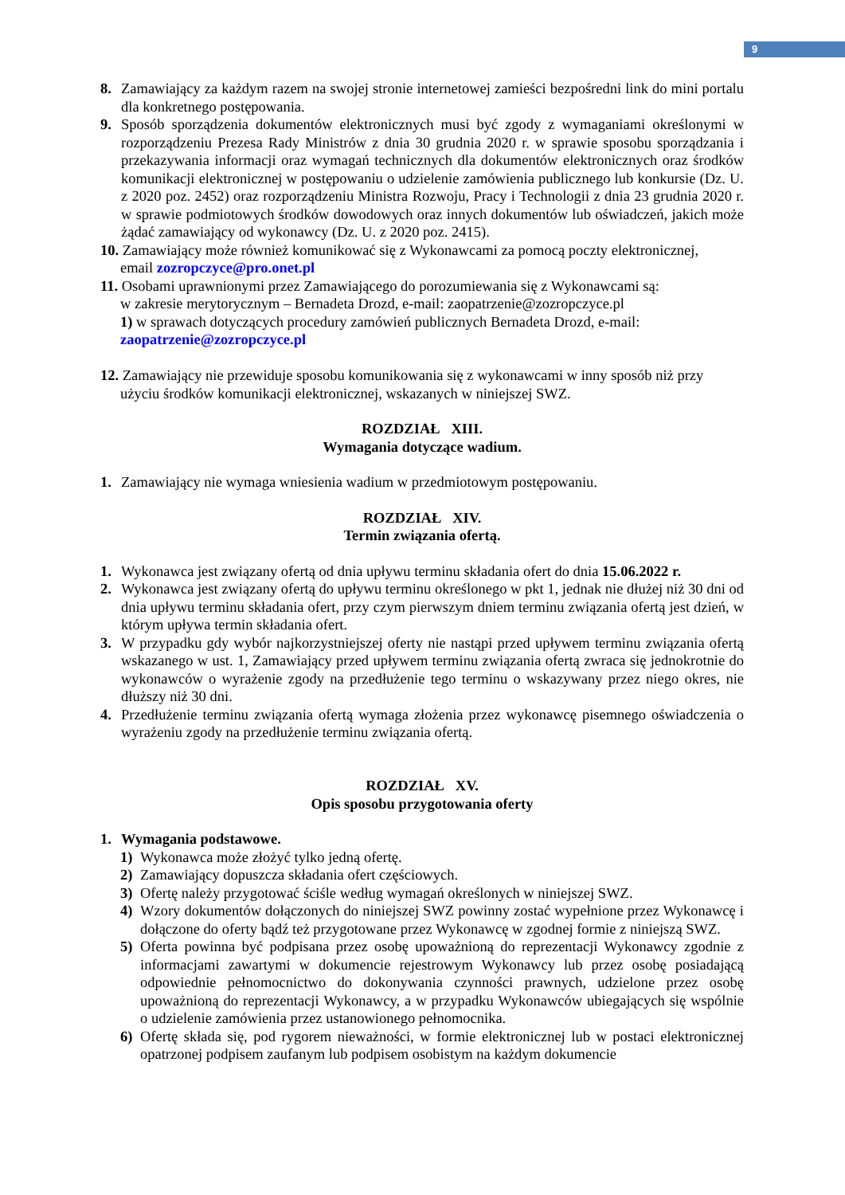9
8. Zamawiający za każdym razem na swojej stronie internetowej zamieści bezpośredni link do mini portalu dla konkretnego postępowania.
9. Sposób sporządzenia dokumentów elektronicznych musi być zgody z wymaganiami określonymi w rozporządzeniu Prezesa Rady Ministrów z dnia 30 grudnia 2020 r. w sprawie sposobu sporządzania i przekazywania informacji oraz wymagań technicznych dla dokumentów elektronicznych oraz środków komunikacji elektronicznej w postępowaniu o udzielenie zamówienia publicznego lub konkursie (Dz. U. z 2020 poz. 2452) oraz rozporządzeniu Ministra Rozwoju, Pracy i Technologii z dnia 23 grudnia 2020 r. w sprawie podmiotowych środków dowodowych oraz innych dokumentów lub oświadczeń, jakich może żądać zamawiający od wykonawcy (Dz. U. z 2020 poz. 2415).
10. Zamawiający może również komunikować się z Wykonawcami za pomocą poczty elektronicznej,
email zozropczyce@pro.onet.pl
11. Osobami uprawnionymi przez Zamawiającego do porozumiewania się z Wykonawcami są:
w zakresie merytorycznym – Bernadeta Drozd, e-mail: zaopatrzenie@zozropczyce.pl
1) w sprawach dotyczących procedury zamówień publicznych Bernadeta Drozd, e-mail:
zaopatrzenie@zozropczyce.pl
12. Zamawiający nie przewiduje sposobu komunikowania się z wykonawcami w inny sposób niż przy
użyciu środków komunikacji elektronicznej, wskazanych w niniejszej SWZ.
ROZDZIAŁ XIII.
Wymagania dotyczące wadium.
1. Zamawiający nie wymaga wniesienia wadium w przedmiotowym postępowaniu.
ROZDZIAŁ XIV.
Termin związania ofertą.
1. Wykonawca jest związany ofertą od dnia upływu terminu składania ofert do dnia 15.06.2022 r.
2. Wykonawca jest związany ofertą do upływu terminu określonego w pkt 1, jednak nie dłużej niż 30 dni od dnia upływu terminu składania ofert, przy czym pierwszym dniem terminu związania ofertą jest dzień, w którym upływa termin składania ofert.
3. W przypadku gdy wybór najkorzystniejszej oferty nie nastąpi przed upływem terminu związania ofertą wskazanego w ust. 1, Zamawiający przed upływem terminu związania ofertą zwraca się jednokrotnie do wykonawców o wyrażenie zgody na przedłużenie tego terminu o wskazywany przez niego okres, nie dłuższy niż 30 dni.
4. Przedłużenie terminu związania ofertą wymaga złożenia przez wykonawcę pisemnego oświadczenia o wyrażeniu zgody na przedłużenie terminu związania ofertą.
ROZDZIAŁ XV.
Opis sposobu przygotowania oferty
1. Wymagania podstawowe.
1) Wykonawca może złożyć tylko jedną ofertę.
2) Zamawiający dopuszcza składania ofert częściowych.
3) Ofertę należy przygotować ściśle według wymagań określonych w niniejszej SWZ.
4) Wzory dokumentów dołączonych do niniejszej SWZ powinny zostać wypełnione przez Wykonawcę i dołączone do oferty bądź też przygotowane przez Wykonawcę w zgodnej formie z niniejszą SWZ.
5) Oferta powinna być podpisana przez osobę upoważnioną do reprezentacji Wykonawcy zgodnie z informacjami zawartymi w dokumencie rejestrowym Wykonawcy lub przez osobę posiadającą odpowiednie pełnomocnictwo do dokonywania czynności prawnych, udzielone przez osobę upoważnioną do reprezentacji Wykonawcy, a w przypadku Wykonawców ubiegających się wspólnie o udzielenie zamówienia przez ustanowionego pełnomocnika.
6) Ofertę składa się, pod rygorem nieważności, w formie elektronicznej lub w postaci elektronicznej opatrzonej podpisem zaufanym lub podpisem osobistym na każdym dokumencie